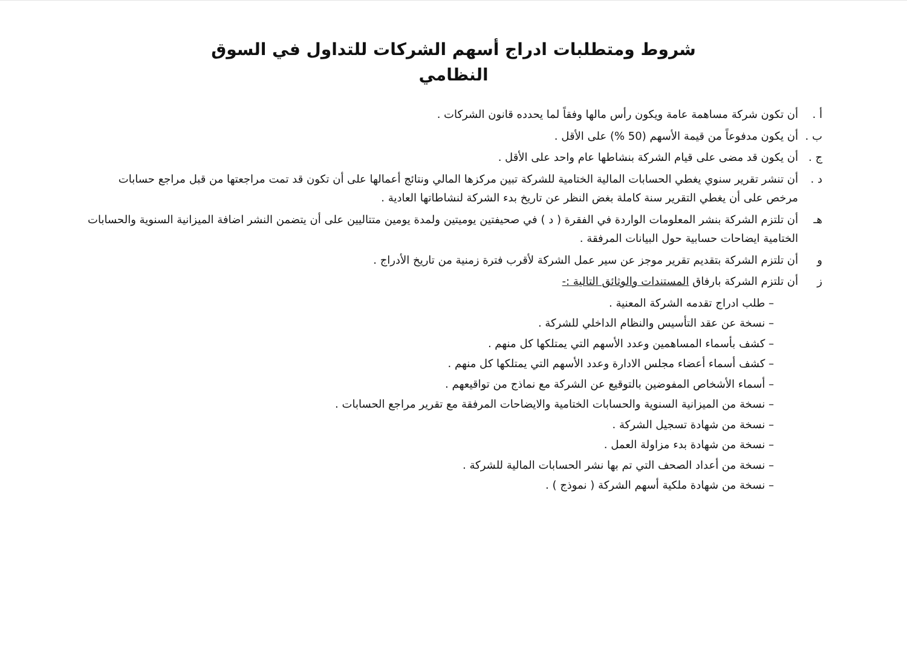شروط ومتطلبات ادراج أسهم الشركات للتداول في السوق
النظامي
أ . أن تكون شركة مساهمة عامة ويكون رأس مالها وفقاً لما يحدده قانون الشركات .
ب . أن يكون مدفوعاً من قيمة الأسهم (50 %) على الأقل .
ج . أن يكون قد مضى على قيام الشركة بنشاطها عام واحد على الأقل .
د . أن تنشر تقرير سنوي يغطي الحسابات المالية الختامية للشركة تبين مركزها المالي ونتائج أعمالها على أن تكون قد تمت مراجعتها من قبل مراجع حسابات مرخص على أن يغطي التقرير سنة كاملة بغض النظر عن تاريخ بدء الشركة لنشاطاتها العادية .
هـ أن تلتزم الشركة بنشر المعلومات الواردة في الفقرة ( د ) في صحيفتين يوميتين ولمدة يومين متتاليين على أن يتضمن النشر اضافة الميزانية السنوية والحسابات الختامية ايضاحات حسابية حول البيانات المرفقة .
و أن تلتزم الشركة بتقديم تقرير موجز عن سير عمل الشركة لأقرب فترة زمنية من تاريخ الأدراج .
ز أن تلتزم الشركة بارفاق المستندات والوثائق التالية :-
– طلب ادراج تقدمه الشركة المعنية .
– نسخة عن عقد التأسيس والنظام الداخلي للشركة .
– كشف بأسماء المساهمين وعدد الأسهم التي يمتلكها كل منهم .
– كشف أسماء أعضاء مجلس الادارة وعدد الأسهم التي يمتلكها كل منهم .
– أسماء الأشخاص المفوضين بالتوقيع عن الشركة مع نماذج من تواقيعهم .
– نسخة من الميزانية السنوية والحسابات الختامية والايضاحات المرفقة مع تقرير مراجع الحسابات .
– نسخة من شهادة تسجيل الشركة .
– نسخة من شهادة بدء مزاولة العمل .
– نسخة من أعداد الصحف التي تم بها نشر الحسابات المالية للشركة .
– نسخة من شهادة ملكية أسهم الشركة ( نموذج ) .